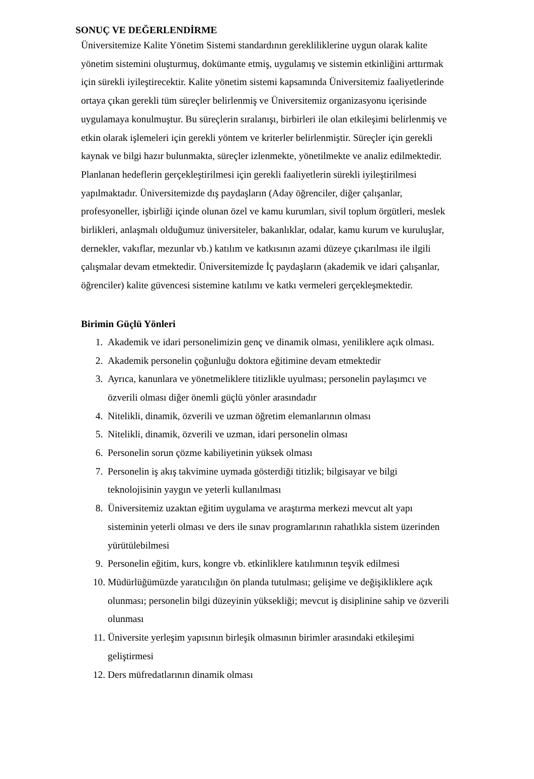SONUÇ VE DEĞERLENDİRME
Üniversitemize Kalite Yönetim Sistemi standardının gerekliliklerine uygun olarak kalite yönetim sistemini oluşturmuş, dokümante etmiş, uygulamış ve sistemin etkinliğini arttırmak için sürekli iyileştirecektir. Kalite yönetim sistemi kapsamında Üniversitemiz faaliyetlerinde ortaya çıkan gerekli tüm süreçler belirlenmiş ve Üniversitemiz organizasyonu içerisinde uygulamaya konulmuştur. Bu süreçlerin sıralanışı, birbirleri ile olan etkileşimi belirlenmiş ve etkin olarak işlemeleri için gerekli yöntem ve kriterler belirlenmiştir. Süreçler için gerekli kaynak ve bilgi hazır bulunmakta, süreçler izlenmekte, yönetilmekte ve analiz edilmektedir. Planlanan hedeflerin gerçekleştirilmesi için gerekli faaliyetlerin sürekli iyileştirilmesi yapılmaktadır. Üniversitemizde dış paydaşların (Aday öğrenciler, diğer çalışanlar, profesyoneller, işbirliği içinde olunan özel ve kamu kurumları, sivil toplum örgütleri, meslek birlikleri, anlaşmalı olduğumuz üniversiteler, bakanlıklar, odalar, kamu kurum ve kuruluşlar, dernekler, vakıflar, mezunlar vb.) katılım ve katkısının azami düzeye çıkarılması ile ilgili çalışmalar devam etmektedir. Üniversitemizde İç paydaşların (akademik ve idari çalışanlar, öğrenciler) kalite güvencesi sistemine katılımı ve katkı vermeleri gerçekleşmektedir.
Birimin Güçlü Yönleri
1. Akademik ve idari personelimizin genç ve dinamik olması, yeniliklere açık olması.
2. Akademik personelin çoğunluğu doktora eğitimine devam etmektedir
3. Ayrıca, kanunlara ve yönetmeliklere titizlikle uyulması; personelin paylaşımcı ve özverili olması diğer önemli güçlü yönler arasındadır
4. Nitelikli, dinamik, özverili ve uzman öğretim elemanlarının olması
5. Nitelikli, dinamik, özverili ve uzman, idari personelin olması
6. Personelin sorun çözme kabiliyetinin yüksek olması
7. Personelin iş akış takvimine uymada gösterdiği titizlik; bilgisayar ve bilgi teknolojisinin yaygın ve yeterli kullanılması
8. Üniversitemiz uzaktan eğitim uygulama ve araştırma merkezi mevcut alt yapı sisteminin yeterli olması ve ders ile sınav programlarının rahatlıkla sistem üzerinden yürütülebilmesi
9. Personelin eğitim, kurs, kongre vb. etkinliklere katılımının teşvik edilmesi
10. Müdürlüğümüzde yaratıcılığın ön planda tutulması; gelişime ve değişikliklere açık olunması; personelin bilgi düzeyinin yüksekliği; mevcut iş disiplinine sahip ve özverili olunması
11. Üniversite yerleşim yapısının birleşik olmasının birimler arasındaki etkileşimi geliştirmesi
12. Ders müfredatlarının dinamik olması